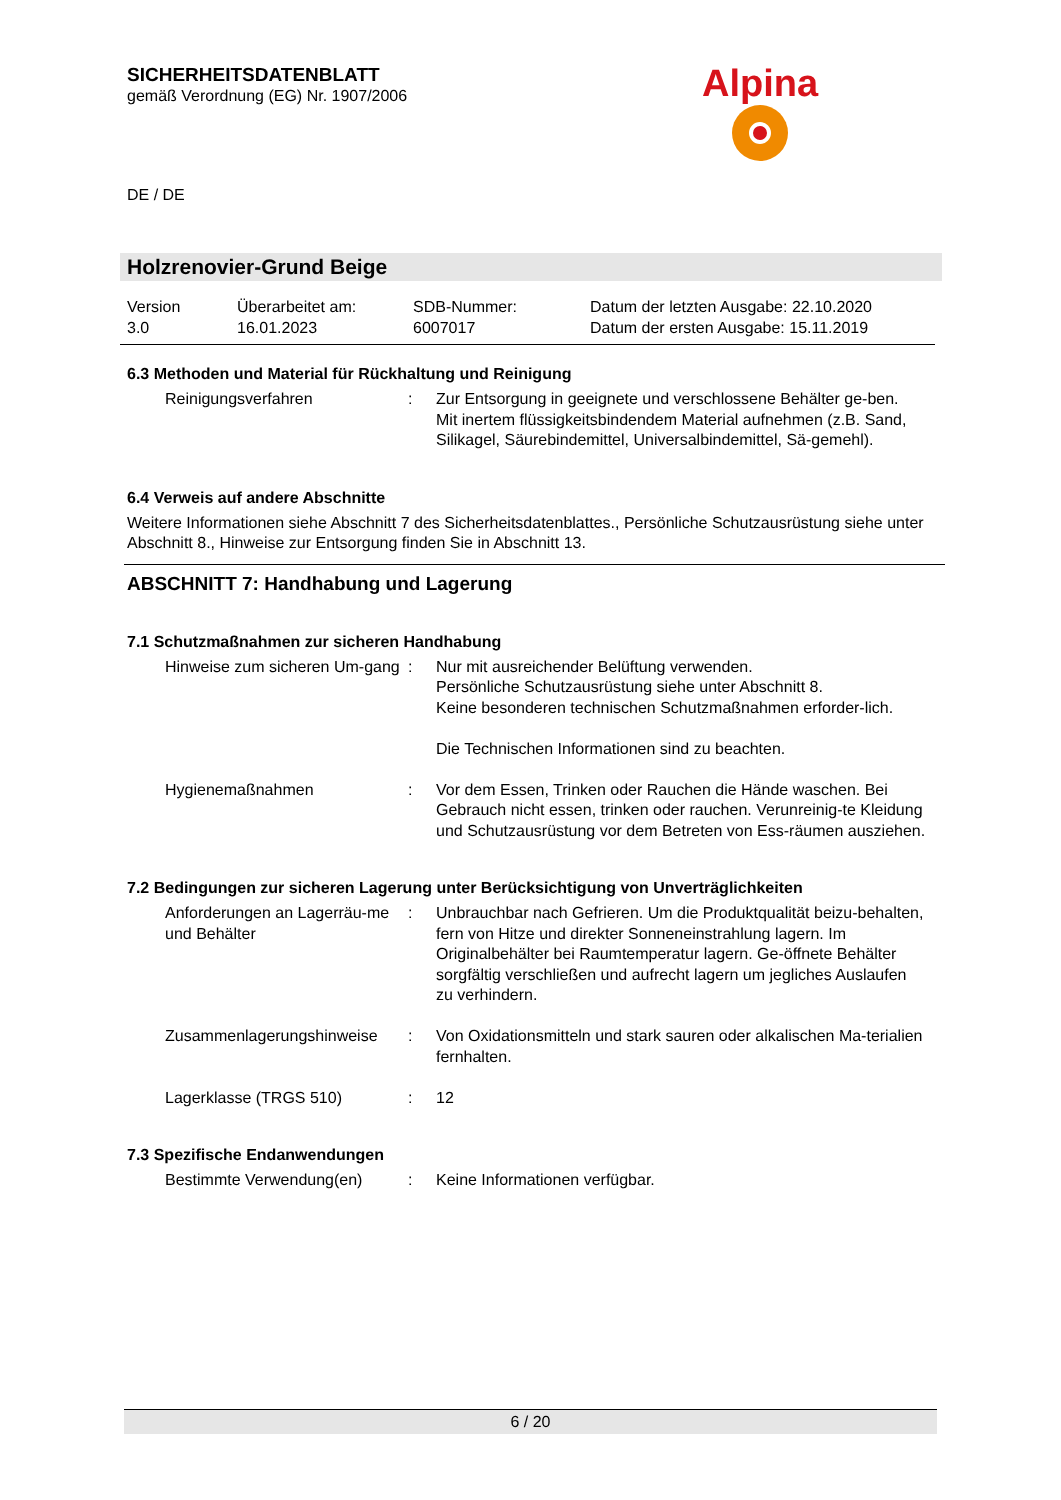Alpina
SICHERHEITSDATENBLATT
gemäß Verordnung (EG) Nr. 1907/2006
DE / DE
Holzrenovier-Grund Beige
| Version 3.0 | Überarbeitet am: 16.01.2023 | SDB-Nummer: 6007017 | Datum der letzten Ausgabe: 22.10.2020 Datum der ersten Ausgabe: 15.11.2019 |
6.3 Methoden und Material für Rückhaltung und Reinigung
| Reinigungsverfahren | : | Zur Entsorgung in geeignete und verschlossene Behälter ge-ben. Mit inertem flüssigkeitsbindendem Material aufnehmen (z.B. Sand, Silikagel, Säurebindemittel, Universalbindemittel, Sä-gemehl). |
6.4 Verweis auf andere Abschnitte
Weitere Informationen siehe Abschnitt 7 des Sicherheitsdatenblattes., Persönliche Schutzausrüstung siehe unter Abschnitt 8., Hinweise zur Entsorgung finden Sie in Abschnitt 13.
ABSCHNITT 7: Handhabung und Lagerung
7.1 Schutzmaßnahmen zur sicheren Handhabung
| Hinweise zum sicheren Um-gang | : | Nur mit ausreichender Belüftung verwenden. Persönliche Schutzausrüstung siehe unter Abschnitt 8. Keine besonderen technischen Schutzmaßnahmen erforder-lich. Die Technischen Informationen sind zu beachten. |
| Hygienemaßnahmen | : | Vor dem Essen, Trinken oder Rauchen die Hände waschen. Bei Gebrauch nicht essen, trinken oder rauchen. Verunreinig-te Kleidung und Schutzausrüstung vor dem Betreten von Ess-räumen ausziehen. |
7.2 Bedingungen zur sicheren Lagerung unter Berücksichtigung von Unverträglichkeiten
| Anforderungen an Lagerräu-me und Behälter | : | Unbrauchbar nach Gefrieren. Um die Produktqualität beizu-behalten, fern von Hitze und direkter Sonneneinstrahlung lagern. Im Originalbehälter bei Raumtemperatur lagern. Ge-öffnete Behälter sorgfältig verschließen und aufrecht lagern um jegliches Auslaufen zu verhindern. |
| Zusammenlagerungshinweise | : | Von Oxidationsmitteln und stark sauren oder alkalischen Ma-terialien fernhalten. |
| Lagerklasse (TRGS 510) | : | 12 |
7.3 Spezifische Endanwendungen
| Bestimmte Verwendung(en) | : | Keine Informationen verfügbar. |
6 / 20